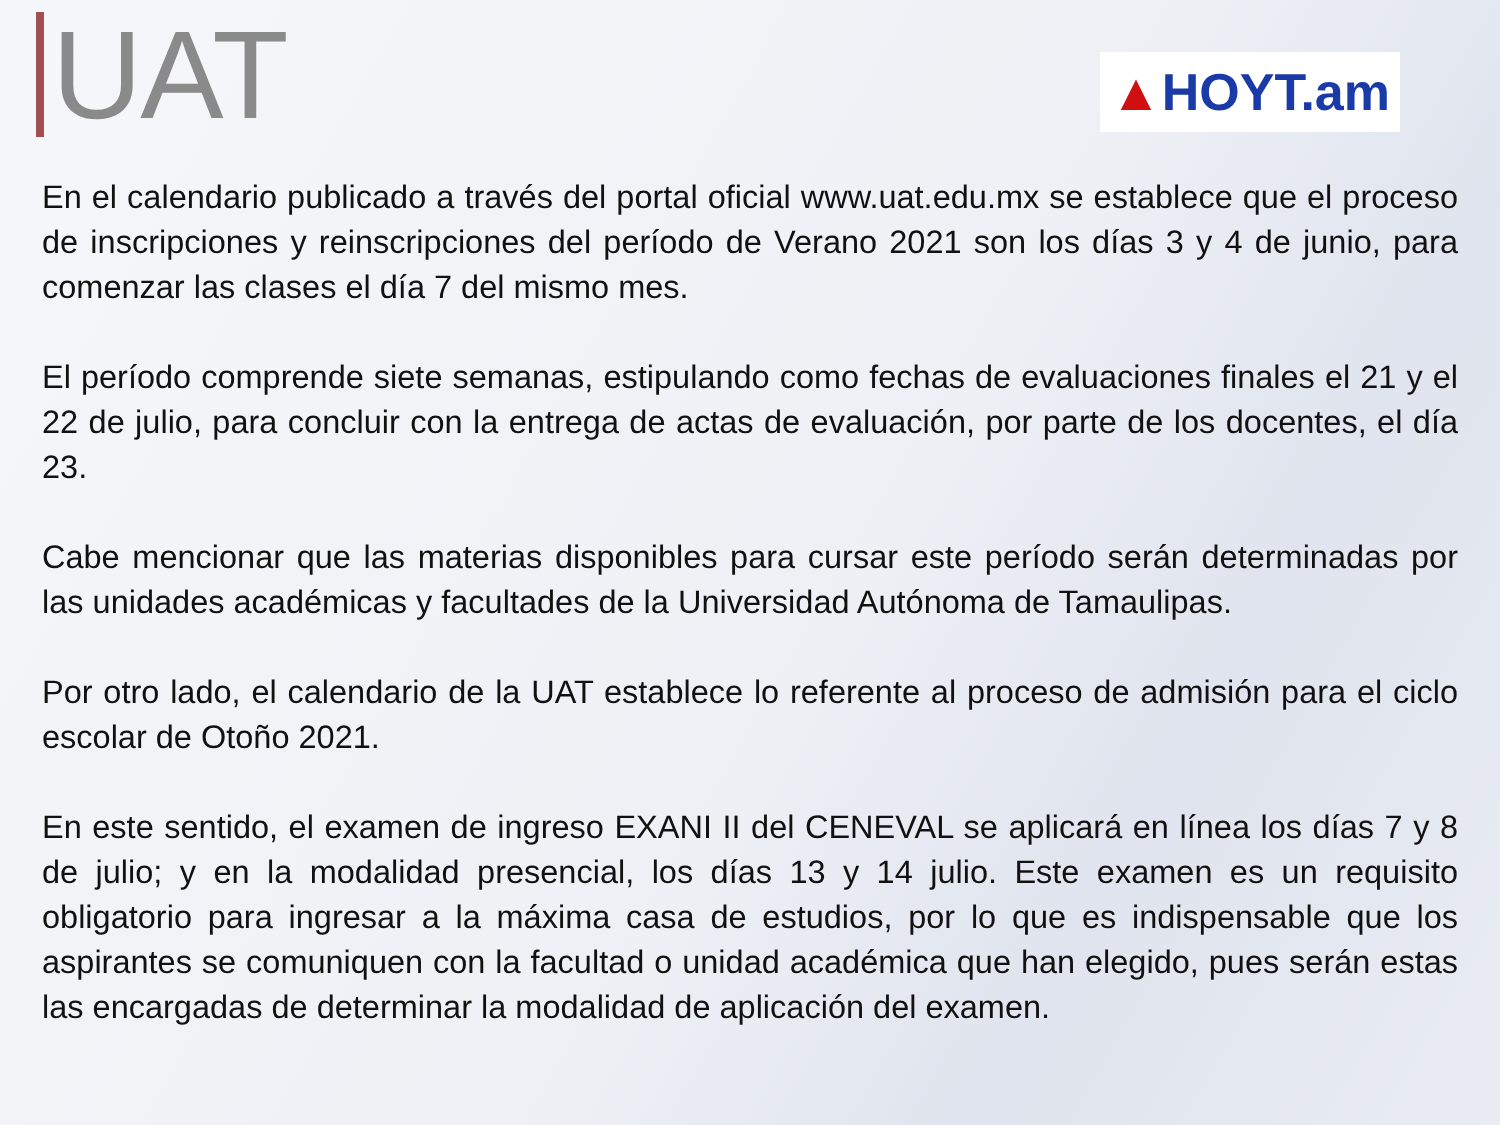UAT
▲HOYT.am
En el calendario publicado a través del portal oficial www.uat.edu.mx se establece que el proceso de inscripciones y reinscripciones del período de Verano 2021 son los días 3 y 4 de junio, para comenzar las clases el día 7 del mismo mes.
El período comprende siete semanas, estipulando como fechas de evaluaciones finales el 21 y el 22 de julio, para concluir con la entrega de actas de evaluación, por parte de los docentes, el día 23.
Cabe mencionar que las materias disponibles para cursar este período serán determinadas por las unidades académicas y facultades de la Universidad Autónoma de Tamaulipas.
Por otro lado, el calendario de la UAT establece lo referente al proceso de admisión para el ciclo escolar de Otoño 2021.
En este sentido, el examen de ingreso EXANI II del CENEVAL se aplicará en línea los días 7 y 8 de julio; y en la modalidad presencial, los días 13 y 14 julio. Este examen es un requisito obligatorio para ingresar a la máxima casa de estudios, por lo que es indispensable que los aspirantes se comuniquen con la facultad o unidad académica que han elegido, pues serán estas las encargadas de determinar la modalidad de aplicación del examen.